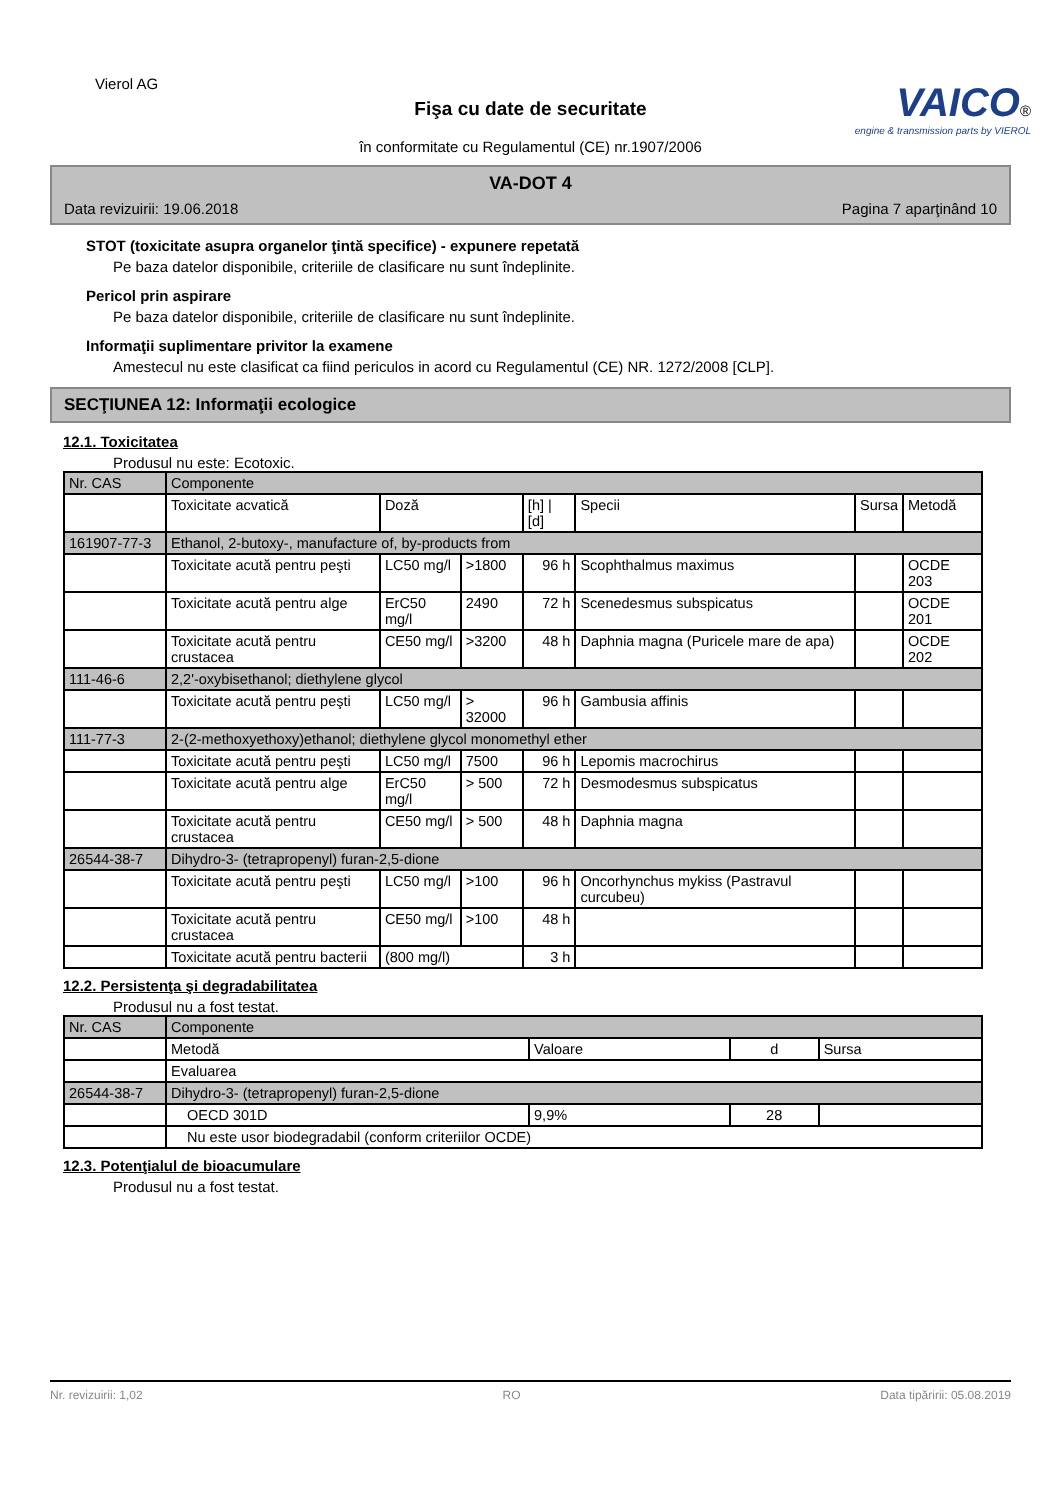Vierol AG
Fişa cu date de securitate
în conformitate cu Regulamentul (CE) nr.1907/2006
VAICO®
engine & transmission parts by VIEROL
VA-DOT 4
Data revizuirii: 19.06.2018 Pagina 7 aparţinând 10
STOT (toxicitate asupra organelor ţintă specifice) - expunere repetată
Pe baza datelor disponibile, criteriile de clasificare nu sunt îndeplinite.
Pericol prin aspirare
Pe baza datelor disponibile, criteriile de clasificare nu sunt îndeplinite.
Informaţii suplimentare privitor la examene
Amestecul nu este clasificat ca fiind periculos in acord cu Regulamentul (CE) NR. 1272/2008 [CLP].
SECŢIUNEA 12: Informaţii ecologice
12.1. Toxicitatea
Produsul nu este: Ecotoxic.
| Nr. CAS | Componente | | | | | | |
| --- | --- | --- | --- | --- | --- | --- | --- |
| | Toxicitate acvatică | Doză | | [h] / [d] | Specii | Sursa | Metodă |
| 161907-77-3 | Ethanol, 2-butoxy-, manufacture of, by-products from | | | | | | |
| | Toxicitate acută pentru peşti | LC50 mg/l | >1800 | 96 h | Scophthalmus maximus | | OCDE 203 |
| | Toxicitate acută pentru alge | ErC50 mg/l | 2490 | 72 h | Scenedesmus subspicatus | | OCDE 201 |
| | Toxicitate acută pentru crustacea | CE50 mg/l | >3200 | 48 h | Daphnia magna (Puricele mare de apa) | | OCDE 202 |
| 111-46-6 | 2,2'-oxybisethanol; diethylene glycol | | | | | | |
| | Toxicitate acută pentru peşti | LC50 mg/l | > 32000 | 96 h | Gambusia affinis | | |
| 111-77-3 | 2-(2-methoxyethoxy)ethanol; diethylene glycol monomethyl ether | | | | | | |
| | Toxicitate acută pentru peşti | LC50 mg/l | 7500 | 96 h | Lepomis macrochirus | | |
| | Toxicitate acută pentru alge | ErC50 mg/l | > 500 | 72 h | Desmodesmus subspicatus | | |
| | Toxicitate acută pentru crustacea | CE50 mg/l | > 500 | 48 h | Daphnia magna | | |
| 26544-38-7 | Dihydro-3- (tetrapropenyl) furan-2,5-dione | | | | | | |
| | Toxicitate acută pentru peşti | LC50 mg/l | >100 | 96 h | Oncorhynchus mykiss (Pastravul curcubeu) | | |
| | Toxicitate acută pentru crustacea | CE50 mg/l | >100 | 48 h | | | |
| | Toxicitate acută pentru bacterii | (800 mg/l) | | 3 h | | | |
12.2. Persistenţa şi degradabilitatea
Produsul nu a fost testat.
| Nr. CAS | Componente | | | |
| --- | --- | --- | --- | --- |
| | Metodă | Valoare | d | Sursa |
| | Evaluarea | | | |
| 26544-38-7 | Dihydro-3- (tetrapropenyl) furan-2,5-dione | | | |
| | OECD 301D | 9,9% | 28 | |
| | Nu este usor biodegradabil (conform criteriilor OCDE) | | | |
12.3. Potenţialul de bioacumulare
Produsul nu a fost testat.
Nr. revizuirii: 1,02 RO Data tipăririi: 05.08.2019